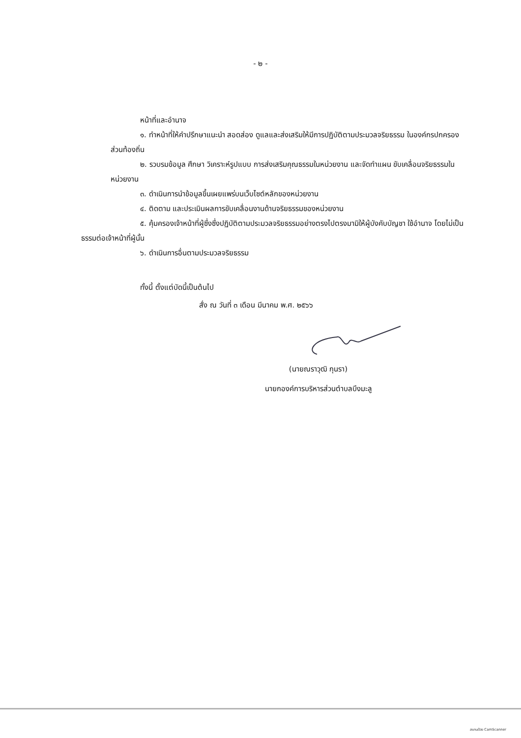- ๒ -
หน้าที่และอำนาจ
๑. ทำหน้าที่ให้คำปรึกษาแนะนำ สอดส่อง ดูแลและส่งเสริมให้มีการปฏิบัติตามประมวลจริยธรรม ในองค์กรปกครองส่วนท้องถิ่น
๒. รวบรมข้อมูล ศึกษา วิเคราะห์รูปแบบ การส่งเสริมคุณธรรมในหน่วยงาน และจัดทำแผน ขับเคลื่อนจริยธรรมในหน่วยงาน
๓. ดำเนินการนำข้อมูลขึ้นเผยแพร่บนเว็บไซต์หลักของหน่วยงาน
๔. ติดตาม และประเมินผลการขับเคลื่อนงานด้านจริยธรรมของหน่วยงาน
๕. คุ้มครองเจ้าหน้าที่ผู้ซึ่งซึ่งปฏิบัติตามประมวลจริยธรรมอย่างตรงไปตรงมามิให้ผู้บังคับบัญชา ใช้อำนาจ โดยไม่เป็นธรรมต่อเจ้าหน้าที่ผู้นั้น
๖. ดำเนินการอื่นตามประมวลจริยธรรม
ทั้งนี้ ตั้งแต่บัดนี้เป็นต้นไป
สั่ง ณ วันที่ ๓ เดือน มีนาคม พ.ศ. ๒๕๖๖
(นายณราวุฒิ กุนรา)
นายกองค์การบริหารส่วนตำบลบึงมะลู
สแกนด้วย CamScanner